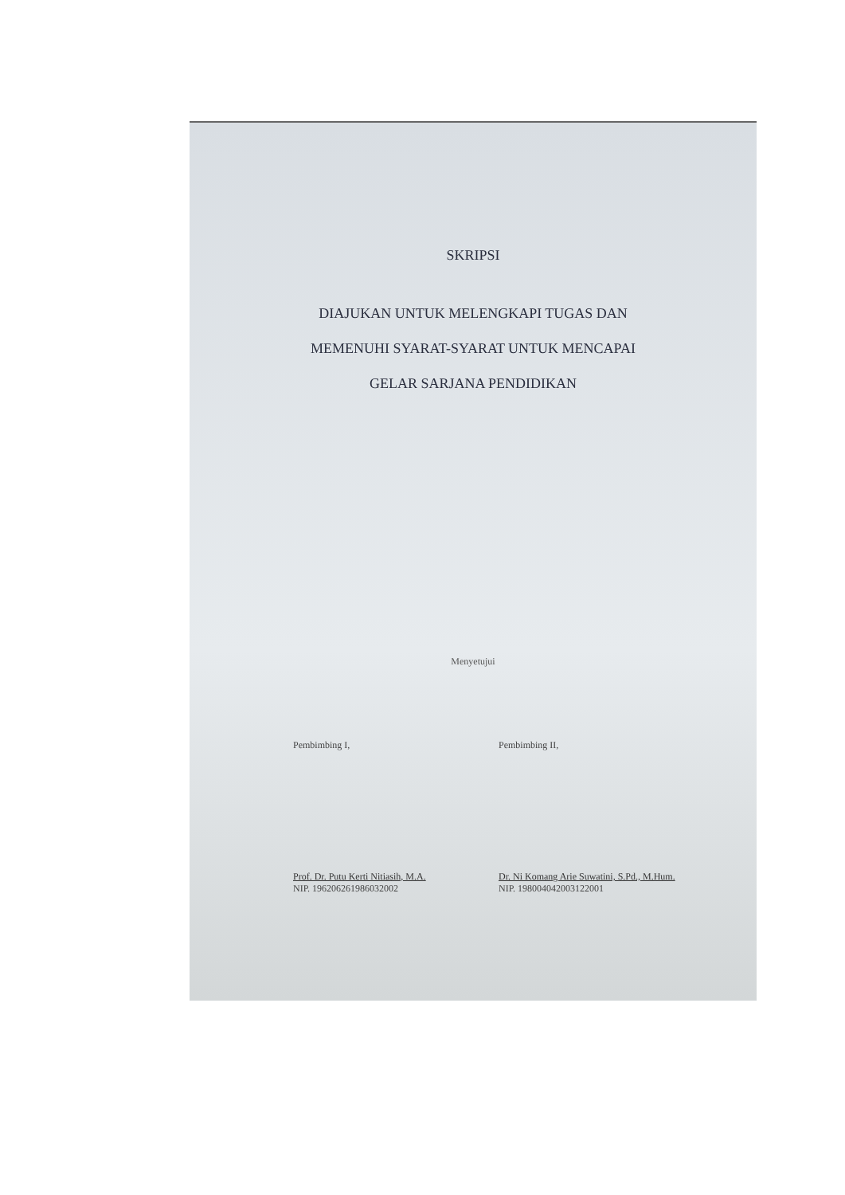SKRIPSI
DIAJUKAN UNTUK MELENGKAPI TUGAS DAN
MEMENUHI SYARAT-SYARAT UNTUK MENCAPAI
GELAR SARJANA PENDIDIKAN
Menyetujui
Pembimbing I,
Prof. Dr. Putu Kerti Nitiasih, M.A.
NIP. 196206261986032002
Pembimbing II,
Dr. Ni Komang Arie Suwatini, S.Pd., M.Hum.
NIP. 198004042003122001